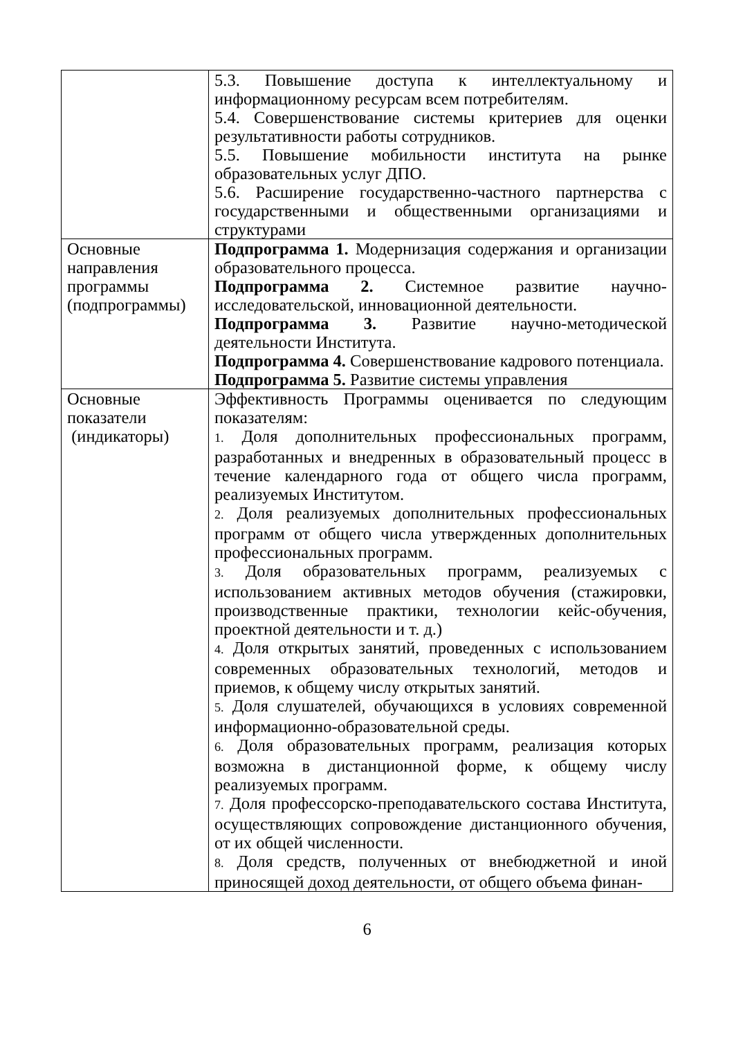| | 5.3. Повышение доступа к интеллектуальному и информационному ресурсам всем потребителям. 5.4. Совершенствование системы критериев для оценки результативности работы сотрудников. 5.5. Повышение мобильности института на рынке образовательных услуг ДПО. 5.6. Расширение государственно-частного партнерства с государственными и общественными организациями и структурами |
| Основные направления программы (подпрограммы) | Подпрограмма 1. Модернизация содержания и организации образовательного процесса. Подпрограмма 2. Системное развитие научно-исследовательской, инновационной деятельности. Подпрограмма 3. Развитие научно-методической деятельности Института. Подпрограмма 4. Совершенствование кадрового потенциала. Подпрограмма 5. Развитие системы управления |
| Основные показатели (индикаторы) | Эффективность Программы оценивается по следующим показателям: 1. Доля дополнительных профессиональных программ, разработанных и внедренных в образовательный процесс в течение календарного года от общего числа программ, реализуемых Институтом. 2. Доля реализуемых дополнительных профессиональных программ от общего числа утвержденных дополнительных профессиональных программ. 3. Доля образовательных программ, реализуемых с использованием активных методов обучения (стажировки, производственные практики, технологии кейс-обучения, проектной деятельности и т. д.) 4. Доля открытых занятий, проведенных с использованием современных образовательных технологий, методов и приемов, к общему числу открытых занятий. 5. Доля слушателей, обучающихся в условиях современной информационно-образовательной среды. 6. Доля образовательных программ, реализация которых возможна в дистанционной форме, к общему числу реализуемых программ. 7. Доля профессорско-преподавательского состава Института, осуществляющих сопровождение дистанционного обучения, от их общей численности. 8. Доля средств, полученных от внебюджетной и иной приносящей доход деятельности, от общего объема финан- |
6